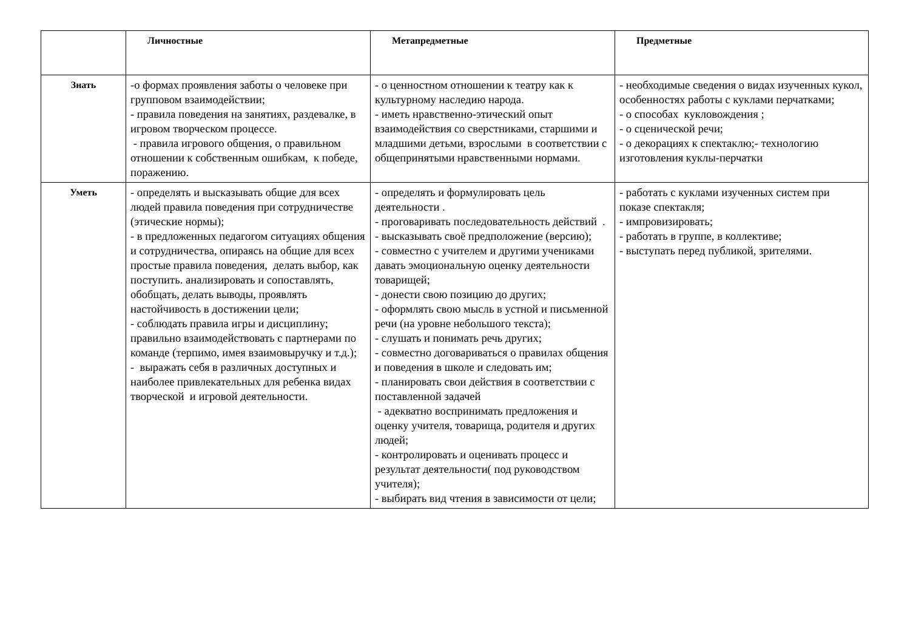| | Личностные | Метапредметные | Предметные |
| --- | --- | --- | --- |
| Знать | -о формах проявления заботы о человеке при групповом взаимодействии; - правила поведения на занятиях, раздевалке, в игровом творческом процессе. - правила игрового общения, о правильном отношении к собственным ошибкам, к победе, поражению. | - о ценностном отношении к театру как к культурному наследию народа. - иметь нравственно-этический опыт взаимодействия со сверстниками, старшими и младшими детьми, взрослыми в соответствии с общепринятыми нравственными нормами. | - необходимые сведения о видах изученных кукол, особенностях работы с куклами перчатками; - о способах кукловождения ; - о сценической речи; - о декорациях к спектаклю;- технологию изготовления куклы-перчатки |
| Уметь | - определять и высказывать общие для всех людей правила поведения при сотрудничестве (этические нормы); - в предложенных педагогом ситуациях общения и сотрудничества, опираясь на общие для всех простые правила поведения, делать выбор, как поступить. анализировать и сопоставлять, обобщать, делать выводы, проявлять настойчивость в достижении цели; - соблюдать правила игры и дисциплину; правильно взаимодействовать с партнерами по команде (терпимо, имея взаимовыручку и т.д.); - выражать себя в различных доступных и наиболее привлекательных для ребенка видах творческой и игровой деятельности. | - определять и формулировать цель деятельности . - проговаривать последовательность действий . - высказывать своё предположение (версию); - совместно с учителем и другими учениками давать эмоциональную оценку деятельности товарищей; - донести свою позицию до других; - оформлять свою мысль в устной и письменной речи (на уровне небольшого текста); - слушать и понимать речь других; - совместно договариваться о правилах общения и поведения в школе и следовать им; - планировать свои действия в соответствии с поставленной задачей - адекватно воспринимать предложения и оценку учителя, товарища, родителя и других людей; - контролировать и оценивать процесс и результат деятельности( под руководством учителя); - выбирать вид чтения в зависимости от цели; | - работать с куклами изученных систем при показе спектакля; - импровизировать; - работать в группе, в коллективе; - выступать перед публикой, зрителями. |